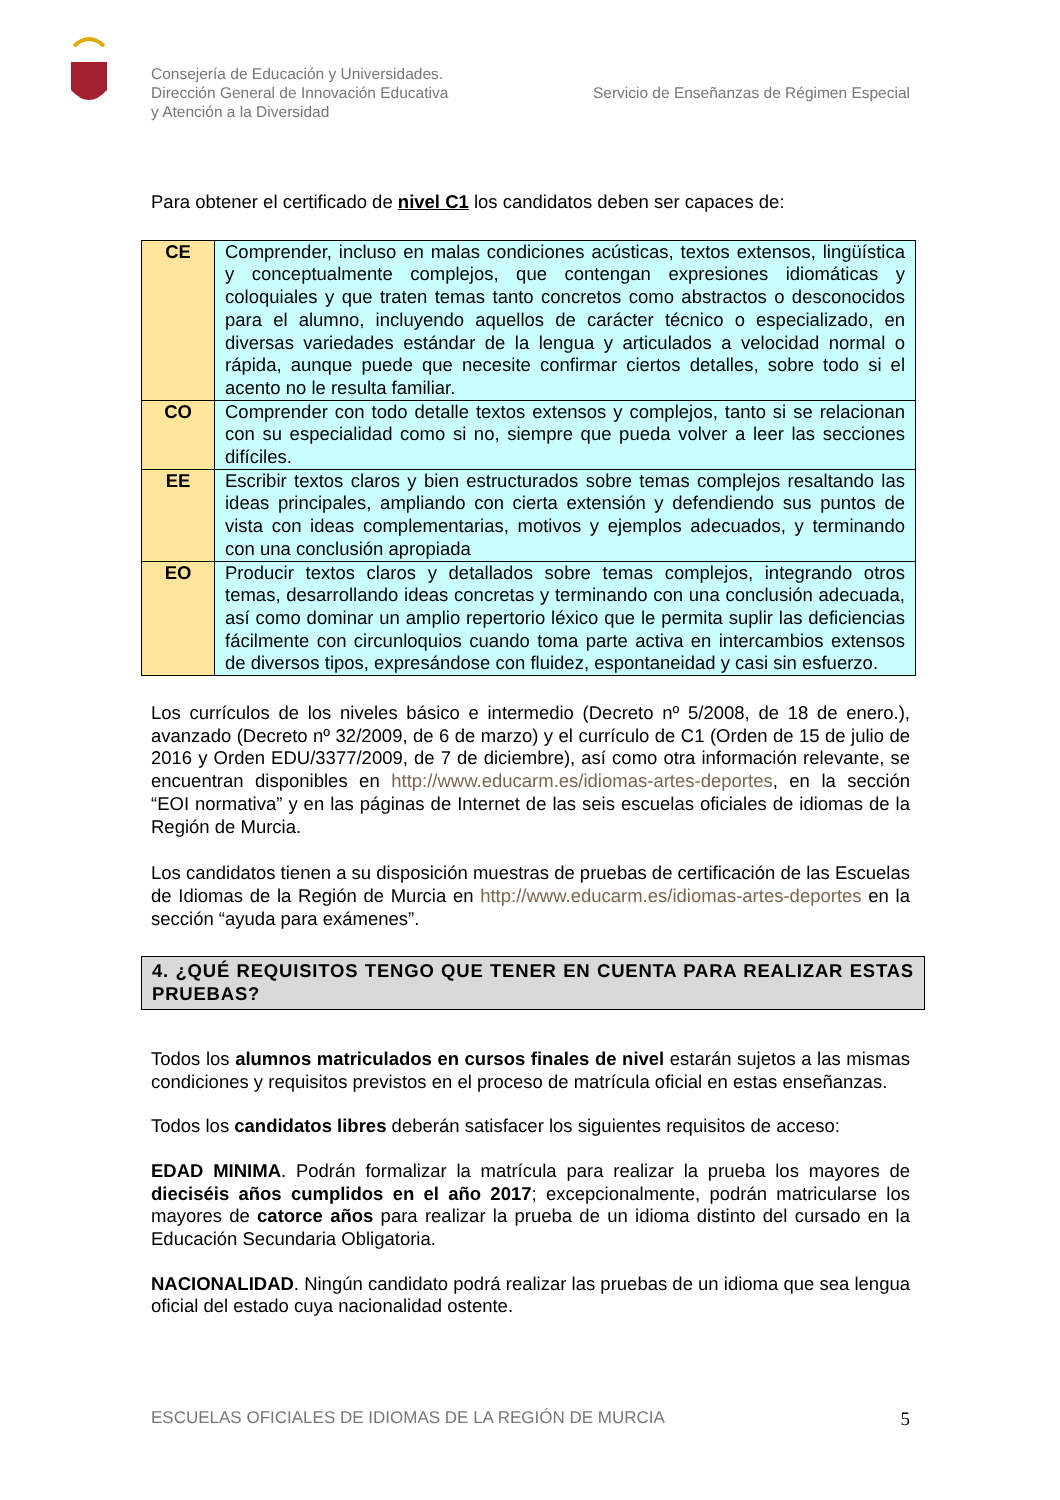Consejería de Educación y Universidades.
Dirección General de Innovación Educativa
y Atención a la Diversidad
Servicio de Enseñanzas de Régimen Especial
Para obtener el certificado de nivel C1 los candidatos deben ser capaces de:
| CE | Comprender, incluso en malas condiciones acústicas, textos extensos, lingüística y conceptualmente complejos, que contengan expresiones idiomáticas y coloquiales y que traten temas tanto concretos como abstractos o desconocidos para el alumno, incluyendo aquellos de carácter técnico o especializado, en diversas variedades estándar de la lengua y articulados a velocidad normal o rápida, aunque puede que necesite confirmar ciertos detalles, sobre todo si el acento no le resulta familiar. |
| CO | Comprender con todo detalle textos extensos y complejos, tanto si se relacionan con su especialidad como si no, siempre que pueda volver a leer las secciones difíciles. |
| EE | Escribir textos claros y bien estructurados sobre temas complejos resaltando las ideas principales, ampliando con cierta extensión y defendiendo sus puntos de vista con ideas complementarias, motivos y ejemplos adecuados, y terminando con una conclusión apropiada |
| EO | Producir textos claros y detallados sobre temas complejos, integrando otros temas, desarrollando ideas concretas y terminando con una conclusión adecuada, así como dominar un amplio repertorio léxico que le permita suplir las deficiencias fácilmente con circunloquios cuando toma parte activa en intercambios extensos de diversos tipos, expresándose con fluidez, espontaneidad y casi sin esfuerzo. |
Los currículos de los niveles básico e intermedio (Decreto nº 5/2008, de 18 de enero.), avanzado (Decreto nº 32/2009, de 6 de marzo) y el currículo de C1 (Orden de 15 de julio de 2016 y Orden EDU/3377/2009, de 7 de diciembre), así como otra información relevante, se encuentran disponibles en http://www.educarm.es/idiomas-artes-deportes, en la sección “EOI normativa” y en las páginas de Internet de las seis escuelas oficiales de idiomas de la Región de Murcia.
Los candidatos tienen a su disposición muestras de pruebas de certificación de las Escuelas de Idiomas de la Región de Murcia en http://www.educarm.es/idiomas-artes-deportes en la sección “ayuda para exámenes”.
4. ¿QUÉ REQUISITOS TENGO QUE TENER EN CUENTA PARA REALIZAR ESTAS PRUEBAS?
Todos los alumnos matriculados en cursos finales de nivel estarán sujetos a las mismas condiciones y requisitos previstos en el proceso de matrícula oficial en estas enseñanzas.
Todos los candidatos libres deberán satisfacer los siguientes requisitos de acceso:
EDAD MINIMA. Podrán formalizar la matrícula para realizar la prueba los mayores de dieciséis años cumplidos en el año 2017; excepcionalmente, podrán matricularse los mayores de catorce años para realizar la prueba de un idioma distinto del cursado en la Educación Secundaria Obligatoria.
NACIONALIDAD. Ningún candidato podrá realizar las pruebas de un idioma que sea lengua oficial del estado cuya nacionalidad ostente.
ESCUELAS OFICIALES DE IDIOMAS DE LA REGIÓN DE MURCIA 5